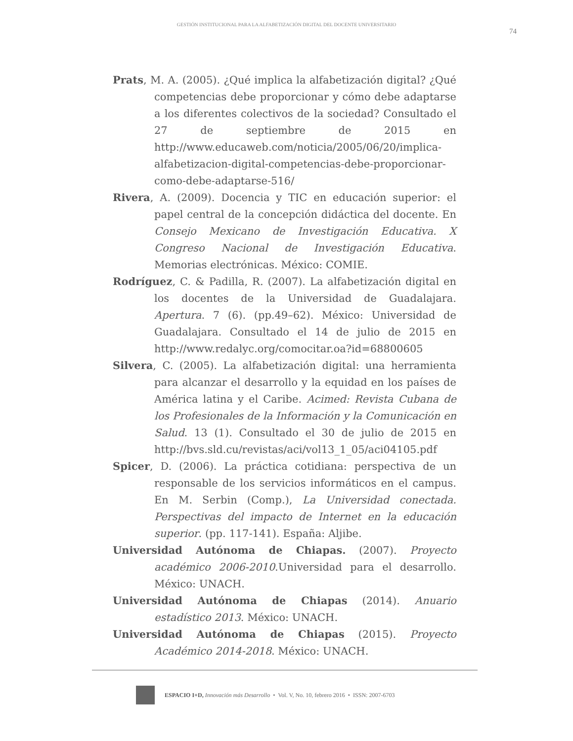GESTIÓN INSTITUCIONAL PARA LA ALFABETIZACIÓN DIGITAL DEL DOCENTE UNIVERSITARIO
74
Prats, M. A. (2005). ¿Qué implica la alfabetización digital? ¿Qué competencias debe proporcionar y cómo debe adaptarse a los diferentes colectivos de la sociedad? Consultado el 27 de septiembre de 2015 en http://www.educaweb.com/noticia/2005/06/20/implica-alfabetizacion-digital-competencias-debe-proporcionar-como-debe-adaptarse-516/
Rivera, A. (2009). Docencia y TIC en educación superior: el papel central de la concepción didáctica del docente. En Consejo Mexicano de Investigación Educativa. X Congreso Nacional de Investigación Educativa. Memorias electrónicas. México: COMIE.
Rodríguez, C. & Padilla, R. (2007). La alfabetización digital en los docentes de la Universidad de Guadalajara. Apertura. 7 (6). (pp.49–62). México: Universidad de Guadalajara. Consultado el 14 de julio de 2015 en http://www.redalyc.org/comocitar.oa?id=68800605
Silvera, C. (2005). La alfabetización digital: una herramienta para alcanzar el desarrollo y la equidad en los países de América latina y el Caribe. Acimed: Revista Cubana de los Profesionales de la Información y la Comunicación en Salud. 13 (1). Consultado el 30 de julio de 2015 en http://bvs.sld.cu/revistas/aci/vol13_1_05/aci04105.pdf
Spicer, D. (2006). La práctica cotidiana: perspectiva de un responsable de los servicios informáticos en el campus. En M. Serbin (Comp.), La Universidad conectada. Perspectivas del impacto de Internet en la educación superior. (pp. 117-141). España: Aljibe.
Universidad Autónoma de Chiapas. (2007). Proyecto académico 2006-2010.Universidad para el desarrollo. México: UNACH.
Universidad Autónoma de Chiapas (2014). Anuario estadístico 2013. México: UNACH.
Universidad Autónoma de Chiapas (2015). Proyecto Académico 2014-2018. México: UNACH.
ESPACIO I+D, Innovación más Desarrollo • Vol. V, No. 10, febrero 2016 • ISSN: 2007-6703